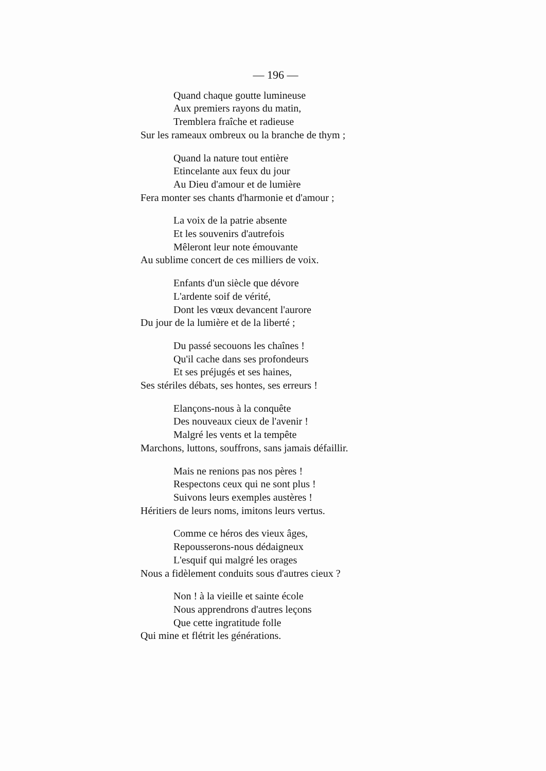— 196 —
Quand chaque goutte lumineuse
Aux premiers rayons du matin,
Tremblera fraîche et radieuse
Sur les rameaux ombreux ou la branche de thym ;
Quand la nature tout entière
Etincelante aux feux du jour
Au Dieu d'amour et de lumière
Fera monter ses chants d'harmonie et d'amour ;
La voix de la patrie absente
Et les souvenirs d'autrefois
Mêleront leur note émouvante
Au sublime concert de ces milliers de voix.
Enfants d'un siècle que dévore
L'ardente soif de vérité,
Dont les vœux devancent l'aurore
Du jour de la lumière et de la liberté ;
Du passé secouons les chaînes !
Qu'il cache dans ses profondeurs
Et ses préjugés et ses haines,
Ses stériles débats, ses hontes, ses erreurs !
Elançons-nous à la conquête
Des nouveaux cieux de l'avenir !
Malgré les vents et la tempête
Marchons, luttons, souffrons, sans jamais défaillir.
Mais ne renions pas nos pères !
Respectons ceux qui ne sont plus !
Suivons leurs exemples austères !
Héritiers de leurs noms, imitons leurs vertus.
Comme ce héros des vieux âges,
Repousserons-nous dédaigneux
L'esquif qui malgré les orages
Nous a fidèlement conduits sous d'autres cieux ?
Non ! à la vieille et sainte école
Nous apprendrons d'autres leçons
Que cette ingratitude folle
Qui mine et flétrit les générations.